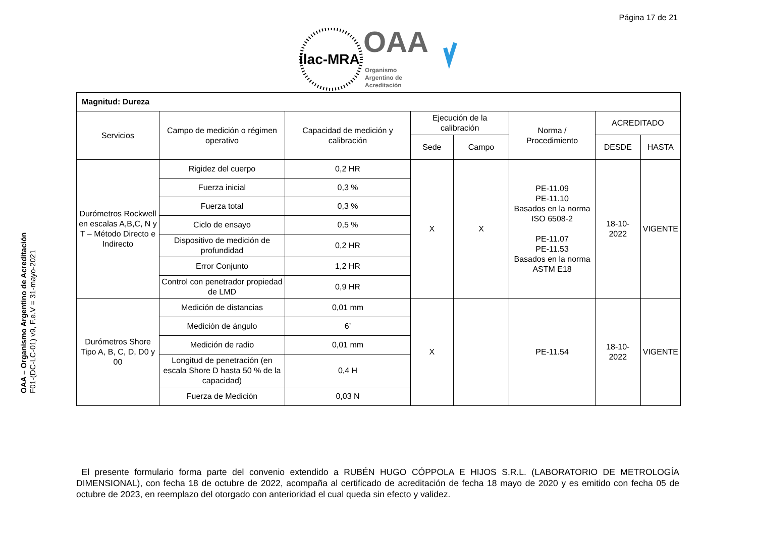Página 17 de 21
ilac-MRA
OAA
Organismo
Argentino de
Acreditación
OAA – Organismo Argentino de Acreditación
F01-(DC-LC-01) v9, F.e.V = 31-mayo-2021
| Magnitud: Dureza | | | | | | | |
| Servicios | Campo de medición o régimen operativo | Capacidad de medición y calibración | Ejecución de la calibración | | Norma / Procedimiento | ACREDITADO | |
| | | | Sede | Campo | | DESDE | HASTA |
| Durómetros Rockwell en escalas A,B,C, N y T – Método Directo e Indirecto | Rigidez del cuerpo | 0,2 HR | X | X | PE-11.09 PE-11.10 Basados en la norma ISO 6508-2 PE-11.07 PE-11.53 Basados en la norma ASTM E18 | 18-10-2022 | VIGENTE |
| | Fuerza inicial | 0,3 % | | | | | |
| | Fuerza total | 0,3 % | | | | | |
| | Ciclo de ensayo | 0,5 % | | | | | |
| | Dispositivo de medición de profundidad | 0,2 HR | | | | | |
| | Error Conjunto | 1,2 HR | | | | | |
| | Control con penetrador propiedad de LMD | 0,9 HR | | | | | |
| Durómetros Shore Tipo A, B, C, D, D0 y 00 | Medición de distancias | 0,01 mm | X | | PE-11.54 | 18-10-2022 | VIGENTE |
| | Medición de ángulo | 6’ | | | | | |
| | Medición de radio | 0,01 mm | | | | | |
| | Longitud de penetración (en escala Shore D hasta 50 % de la capacidad) | 0,4 H | | | | | |
| | Fuerza de Medición | 0,03 N | | | | | |
El presente formulario forma parte del convenio extendido a RUBÉN HUGO CÓPPOLA E HIJOS S.R.L. (LABORATORIO DE METROLOGÍA DIMENSIONAL), con fecha 18 de octubre de 2022, acompaña al certificado de acreditación de fecha 18 mayo de 2020 y es emitido con fecha 05 de octubre de 2023, en reemplazo del otorgado con anterioridad el cual queda sin efecto y validez.